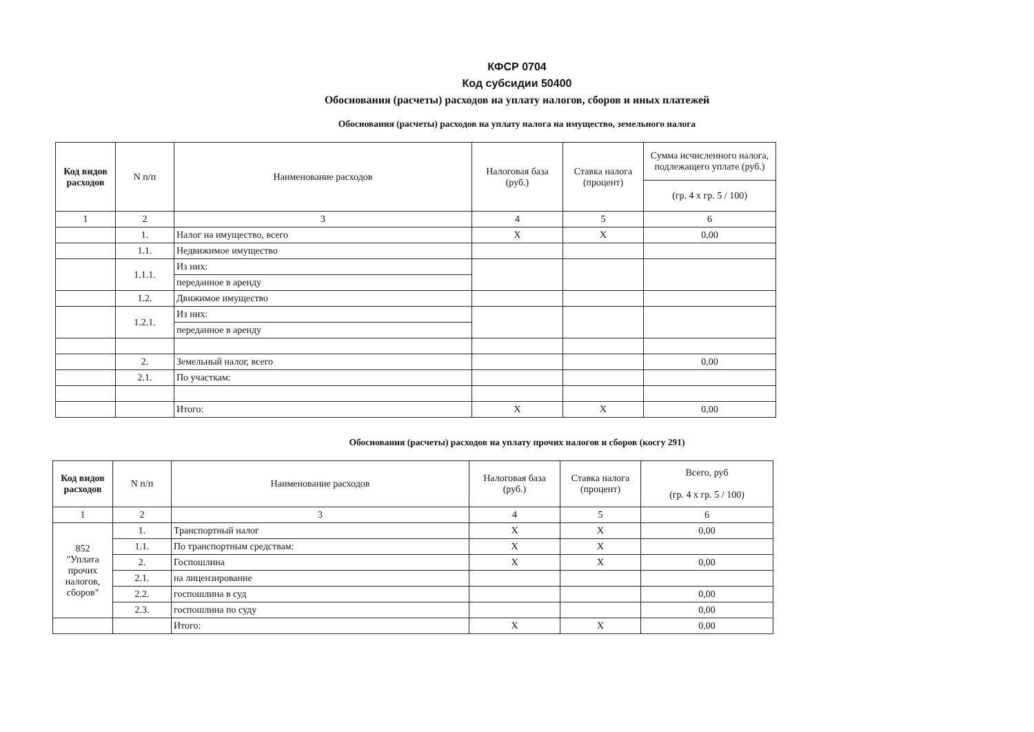КФСР 0704
Код субсидии 50400
Обоснования (расчеты) расходов на уплату налогов, сборов и иных платежей
Обоснования (расчеты) расходов на уплату налога на имущество, земельного налога
| Код видов расходов | N п/п | Наименование расходов | Налоговая база (руб.) | Ставка налога (процент) | Сумма исчисленного налога, подлежащего уплате (руб.) |
| --- | --- | --- | --- | --- | --- |
| | | | | | (гр. 4 x гр. 5 / 100) |
| 1 | 2 | 3 | 4 | 5 | 6 |
| | 1. | Налог на имущество, всего | X | X | 0,00 |
| | 1.1. | Недвижимое имущество | | | |
| | 1.1.1. | Из них: | | | |
| | | переданное в аренду | | | |
| | 1.2. | Движимое имущество | | | |
| | 1.2.1. | Из них: | | | |
| | | переданное в аренду | | | |
| | 2. | Земельный налог, всего | | | 0,00 |
| | 2.1. | По участкам: | | | |
| | | Итого: | X | X | 0,00 |
Обоснования (расчеты) расходов на уплату прочих налогов и сборов (косгу 291)
| Код видов расходов | N п/п | Наименование расходов | Налоговая база (руб.) | Ставка налога (процент) | Всего, руб (гр. 4 x гр. 5 / 100) |
| --- | --- | --- | --- | --- | --- |
| 1 | 2 | 3 | 4 | 5 | 6 |
| 852 "Уплата прочих налогов, сборов" | 1. | Транспортный налог | X | X | 0,00 |
| | 1.1. | По транспортным средствам: | X | X | |
| | 2. | Госпошлина | X | X | 0,00 |
| | 2.1. | на лицензирование | | | |
| | 2.2. | госпошлина в суд | | | 0,00 |
| | 2.3. | госпошлина по суду | | | 0,00 |
| | | Итого: | X | X | 0,00 |